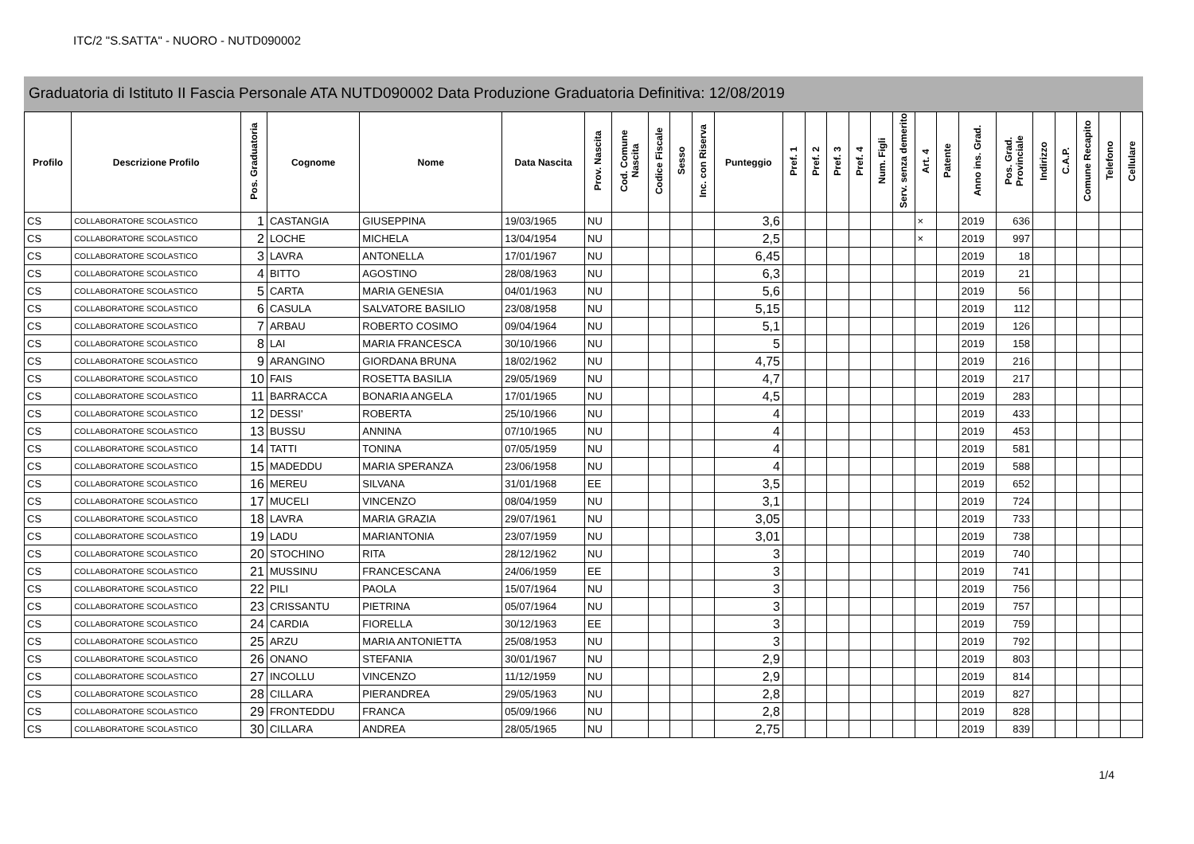ITC/2 "S.SATTA" - NUORO - NUTD090002
Graduatoria di Istituto II Fascia Personale ATA NUTD090002 Data Produzione Graduatoria Definitiva: 12/08/2019
| Profilo | Descrizione Profilo | Pos. Graduatoria | Cognome | Nome | Data Nascita | Prov. Nascita | Cod. Comune Nascita | Codice Fiscale | Sesso | Inc. con Riserva | Punteggio | Pref. 1 | Pref. 2 | Pref. 3 | Pref. 4 | Num. Figli | Serv. senza demerito | Art. 4 | Patente | Anno ins. Grad. | Pos. Grad. Provinciale | Indirizzo | C.A.P. | Comune Recapito | Telefono | Cellulare |
| --- | --- | --- | --- | --- | --- | --- | --- | --- | --- | --- | --- | --- | --- | --- | --- | --- | --- | --- | --- | --- | --- | --- | --- | --- | --- | --- |
| CS | COLLABORATORE SCOLASTICO | 1 | CASTANGIA | GIUSEPPINA | 19/03/1965 | NU | | | | | 3,6 | | | | | | | × | | 2019 | 636 | | | | | |
| CS | COLLABORATORE SCOLASTICO | 2 | LOCHE | MICHELA | 13/04/1954 | NU | | | | | 2,5 | | | | | | | × | | 2019 | 997 | | | | | |
| CS | COLLABORATORE SCOLASTICO | 3 | LAVRA | ANTONELLA | 17/01/1967 | NU | | | | | 6,45 | | | | | | | | | 2019 | 18 | | | | | |
| CS | COLLABORATORE SCOLASTICO | 4 | BITTO | AGOSTINO | 28/08/1963 | NU | | | | | 6,3 | | | | | | | | | 2019 | 21 | | | | | |
| CS | COLLABORATORE SCOLASTICO | 5 | CARTA | MARIA GENESIA | 04/01/1963 | NU | | | | | 5,6 | | | | | | | | | 2019 | 56 | | | | | |
| CS | COLLABORATORE SCOLASTICO | 6 | CASULA | SALVATORE BASILIO | 23/08/1958 | NU | | | | | 5,15 | | | | | | | | | 2019 | 112 | | | | | |
| CS | COLLABORATORE SCOLASTICO | 7 | ARBAU | ROBERTO COSIMO | 09/04/1964 | NU | | | | | 5,1 | | | | | | | | | 2019 | 126 | | | | | |
| CS | COLLABORATORE SCOLASTICO | 8 | LAI | MARIA FRANCESCA | 30/10/1966 | NU | | | | | 5 | | | | | | | | | 2019 | 158 | | | | | |
| CS | COLLABORATORE SCOLASTICO | 9 | ARANGINO | GIORDANA BRUNA | 18/02/1962 | NU | | | | | 4,75 | | | | | | | | | 2019 | 216 | | | | | |
| CS | COLLABORATORE SCOLASTICO | 10 | FAIS | ROSETTA BASILIA | 29/05/1969 | NU | | | | | 4,7 | | | | | | | | | 2019 | 217 | | | | | |
| CS | COLLABORATORE SCOLASTICO | 11 | BARRACCA | BONARIA ANGELA | 17/01/1965 | NU | | | | | 4,5 | | | | | | | | | 2019 | 283 | | | | | |
| CS | COLLABORATORE SCOLASTICO | 12 | DESSI' | ROBERTA | 25/10/1966 | NU | | | | | 4 | | | | | | | | | 2019 | 433 | | | | | |
| CS | COLLABORATORE SCOLASTICO | 13 | BUSSU | ANNINA | 07/10/1965 | NU | | | | | 4 | | | | | | | | | 2019 | 453 | | | | | |
| CS | COLLABORATORE SCOLASTICO | 14 | TATTI | TONINA | 07/05/1959 | NU | | | | | 4 | | | | | | | | | 2019 | 581 | | | | | |
| CS | COLLABORATORE SCOLASTICO | 15 | MADEDDU | MARIA SPERANZA | 23/06/1958 | NU | | | | | 4 | | | | | | | | | 2019 | 588 | | | | | |
| CS | COLLABORATORE SCOLASTICO | 16 | MEREU | SILVANA | 31/01/1968 | EE | | | | | 3,5 | | | | | | | | | 2019 | 652 | | | | | |
| CS | COLLABORATORE SCOLASTICO | 17 | MUCELI | VINCENZO | 08/04/1959 | NU | | | | | 3,1 | | | | | | | | | 2019 | 724 | | | | | |
| CS | COLLABORATORE SCOLASTICO | 18 | LAVRA | MARIA GRAZIA | 29/07/1961 | NU | | | | | 3,05 | | | | | | | | | 2019 | 733 | | | | | |
| CS | COLLABORATORE SCOLASTICO | 19 | LADU | MARIANTONIA | 23/07/1959 | NU | | | | | 3,01 | | | | | | | | | 2019 | 738 | | | | | |
| CS | COLLABORATORE SCOLASTICO | 20 | STOCHINO | RITA | 28/12/1962 | NU | | | | | 3 | | | | | | | | | 2019 | 740 | | | | | |
| CS | COLLABORATORE SCOLASTICO | 21 | MUSSINU | FRANCESCANA | 24/06/1959 | EE | | | | | 3 | | | | | | | | | 2019 | 741 | | | | | |
| CS | COLLABORATORE SCOLASTICO | 22 | PILI | PAOLA | 15/07/1964 | NU | | | | | 3 | | | | | | | | | 2019 | 756 | | | | | |
| CS | COLLABORATORE SCOLASTICO | 23 | CRISSANTU | PIETRINA | 05/07/1964 | NU | | | | | 3 | | | | | | | | | 2019 | 757 | | | | | |
| CS | COLLABORATORE SCOLASTICO | 24 | CARDIA | FIORELLA | 30/12/1963 | EE | | | | | 3 | | | | | | | | | 2019 | 759 | | | | | |
| CS | COLLABORATORE SCOLASTICO | 25 | ARZU | MARIA ANTONIETTA | 25/08/1953 | NU | | | | | 3 | | | | | | | | | 2019 | 792 | | | | | |
| CS | COLLABORATORE SCOLASTICO | 26 | ONANO | STEFANIA | 30/01/1967 | NU | | | | | 2,9 | | | | | | | | | 2019 | 803 | | | | | |
| CS | COLLABORATORE SCOLASTICO | 27 | INCOLLU | VINCENZO | 11/12/1959 | NU | | | | | 2,9 | | | | | | | | | 2019 | 814 | | | | | |
| CS | COLLABORATORE SCOLASTICO | 28 | CILLARA | PIERANDREA | 29/05/1963 | NU | | | | | 2,8 | | | | | | | | | 2019 | 827 | | | | | |
| CS | COLLABORATORE SCOLASTICO | 29 | FRONTEDDU | FRANCA | 05/09/1966 | NU | | | | | 2,8 | | | | | | | | | 2019 | 828 | | | | | |
| CS | COLLABORATORE SCOLASTICO | 30 | CILLARA | ANDREA | 28/05/1965 | NU | | | | | 2,75 | | | | | | | | | 2019 | 839 | | | | | |
1/4